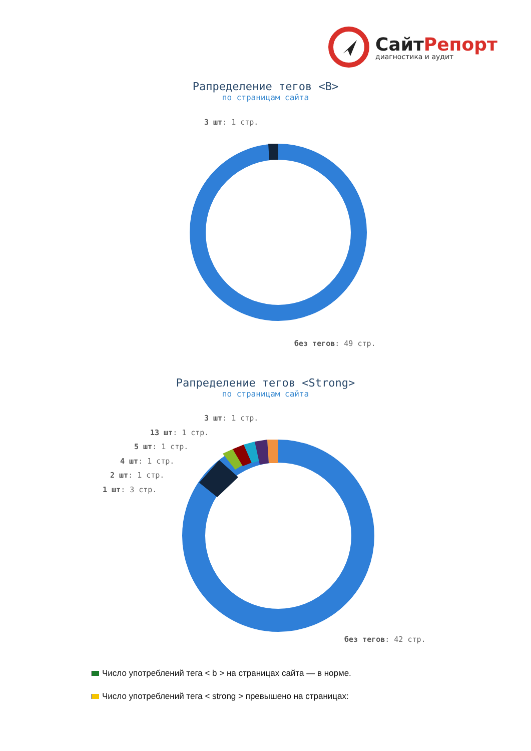СайтРепорт
диагностика и аудит
Рапределение тегов <B>
по страницам сайта
3 шт: 1 стр.
без тегов: 49 стр.
Рапределение тегов <Strong>
по страницам сайта
3 шт: 1 стр.
13 шт: 1 стр.
5 шт: 1 стр.
4 шт: 1 стр.
2 шт: 1 стр.
1 шт: 3 стр.
без тегов: 42 стр.
Число употреблений тега < b > на страницах сайта — в норме.
Число употреблений тега < strong > превышено на страницах: